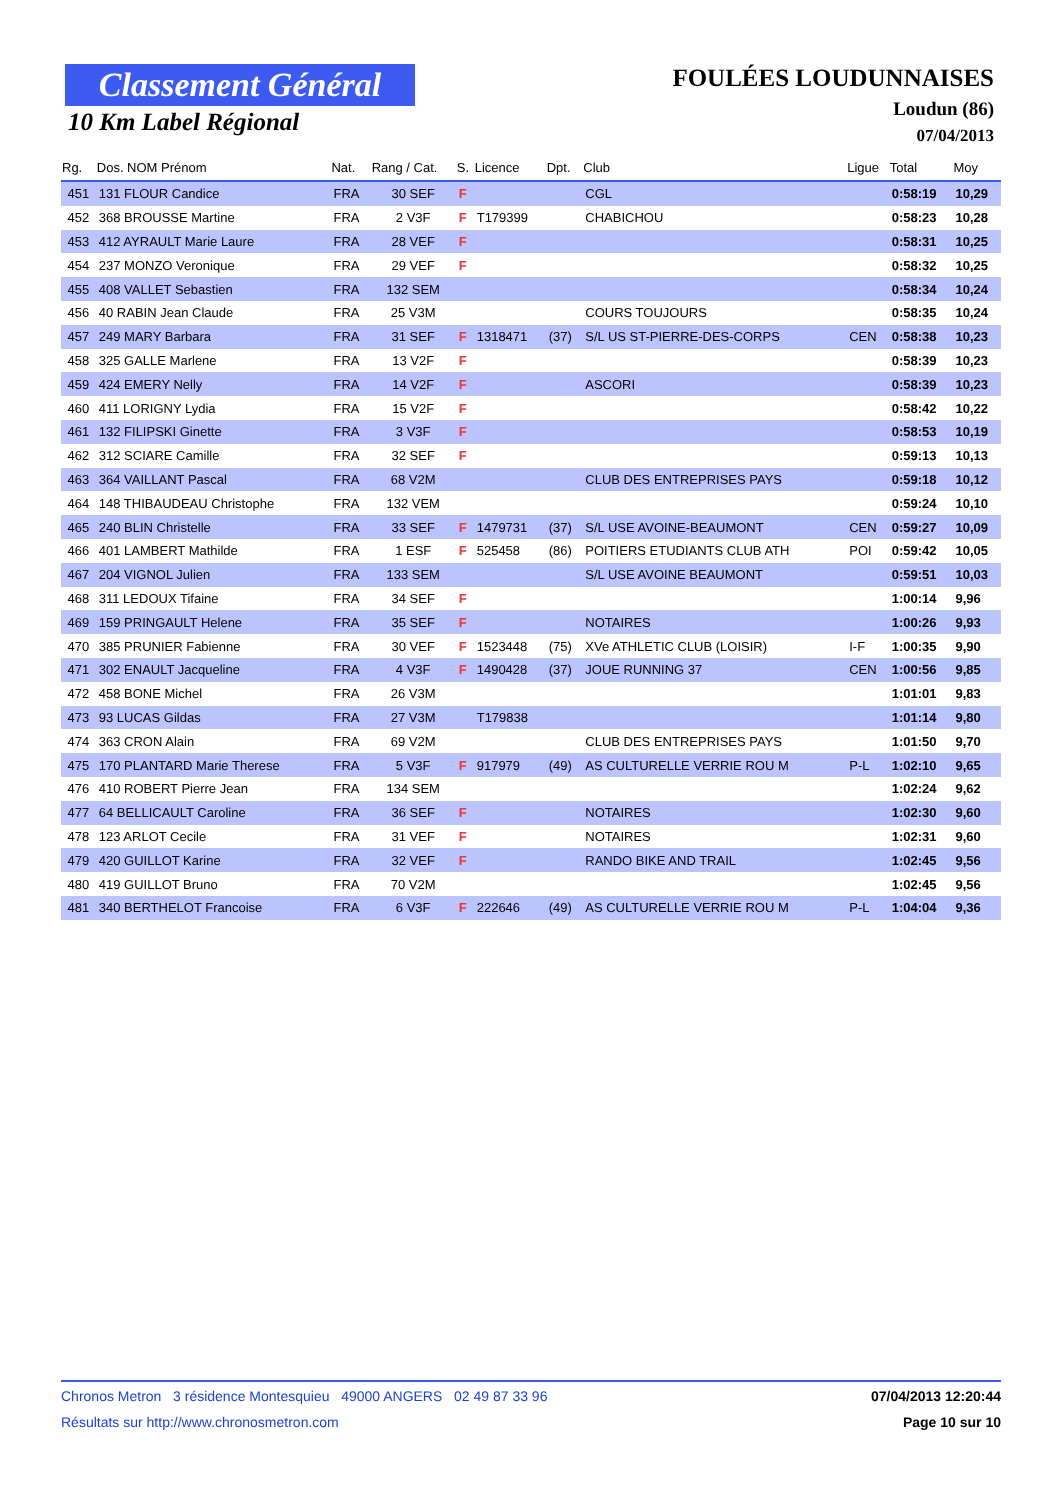Classement Général
10 Km Label Régional
FOULÉES LOUDUNNAISES
Loudun (86)
07/04/2013
| Rg. | Dos. NOM Prénom | Nat. | Rang / Cat. | S. | Licence | Dpt. | Club | Ligue | Total | Moy |
| --- | --- | --- | --- | --- | --- | --- | --- | --- | --- | --- |
| 451 | 131 FLOUR Candice | FRA | 30 SEF | F | | | CGL | | 0:58:19 | 10,29 |
| 452 | 368 BROUSSE Martine | FRA | 2 V3F | F | T179399 | | CHABICHOU | | 0:58:23 | 10,28 |
| 453 | 412 AYRAULT Marie Laure | FRA | 28 VEF | F | | | | | 0:58:31 | 10,25 |
| 454 | 237 MONZO Veronique | FRA | 29 VEF | F | | | | | 0:58:32 | 10,25 |
| 455 | 408 VALLET Sebastien | FRA | 132 SEM | | | | | | 0:58:34 | 10,24 |
| 456 | 40 RABIN Jean Claude | FRA | 25 V3M | | | | COURS TOUJOURS | | 0:58:35 | 10,24 |
| 457 | 249 MARY Barbara | FRA | 31 SEF | F | 1318471 | (37) | S/L US ST-PIERRE-DES-CORPS | CEN | 0:58:38 | 10,23 |
| 458 | 325 GALLE Marlene | FRA | 13 V2F | F | | | | | 0:58:39 | 10,23 |
| 459 | 424 EMERY Nelly | FRA | 14 V2F | F | | | ASCORI | | 0:58:39 | 10,23 |
| 460 | 411 LORIGNY Lydia | FRA | 15 V2F | F | | | | | 0:58:42 | 10,22 |
| 461 | 132 FILIPSKI Ginette | FRA | 3 V3F | F | | | | | 0:58:53 | 10,19 |
| 462 | 312 SCIARE Camille | FRA | 32 SEF | F | | | | | 0:59:13 | 10,13 |
| 463 | 364 VAILLANT Pascal | FRA | 68 V2M | | | | CLUB DES ENTREPRISES PAYS | | 0:59:18 | 10,12 |
| 464 | 148 THIBAUDEAU Christophe | FRA | 132 VEM | | | | | | 0:59:24 | 10,10 |
| 465 | 240 BLIN Christelle | FRA | 33 SEF | F | 1479731 | (37) | S/L USE AVOINE-BEAUMONT | CEN | 0:59:27 | 10,09 |
| 466 | 401 LAMBERT Mathilde | FRA | 1 ESF | F | 525458 | (86) | POITIERS ETUDIANTS CLUB ATH | POI | 0:59:42 | 10,05 |
| 467 | 204 VIGNOL Julien | FRA | 133 SEM | | | | S/L USE AVOINE BEAUMONT | | 0:59:51 | 10,03 |
| 468 | 311 LEDOUX Tifaine | FRA | 34 SEF | F | | | | | 1:00:14 | 9,96 |
| 469 | 159 PRINGAULT Helene | FRA | 35 SEF | F | | | NOTAIRES | | 1:00:26 | 9,93 |
| 470 | 385 PRUNIER Fabienne | FRA | 30 VEF | F | 1523448 | (75) | XVe ATHLETIC CLUB (LOISIR) | I-F | 1:00:35 | 9,90 |
| 471 | 302 ENAULT Jacqueline | FRA | 4 V3F | F | 1490428 | (37) | JOUE RUNNING 37 | CEN | 1:00:56 | 9,85 |
| 472 | 458 BONE Michel | FRA | 26 V3M | | | | | | 1:01:01 | 9,83 |
| 473 | 93 LUCAS Gildas | FRA | 27 V3M | | T179838 | | | | 1:01:14 | 9,80 |
| 474 | 363 CRON Alain | FRA | 69 V2M | | | | CLUB DES ENTREPRISES PAYS | | 1:01:50 | 9,70 |
| 475 | 170 PLANTARD Marie Therese | FRA | 5 V3F | F | 917979 | (49) | AS CULTURELLE VERRIE ROU M | P-L | 1:02:10 | 9,65 |
| 476 | 410 ROBERT Pierre Jean | FRA | 134 SEM | | | | | | 1:02:24 | 9,62 |
| 477 | 64 BELLICAULT Caroline | FRA | 36 SEF | F | | | NOTAIRES | | 1:02:30 | 9,60 |
| 478 | 123 ARLOT Cecile | FRA | 31 VEF | F | | | NOTAIRES | | 1:02:31 | 9,60 |
| 479 | 420 GUILLOT Karine | FRA | 32 VEF | F | | | RANDO BIKE AND TRAIL | | 1:02:45 | 9,56 |
| 480 | 419 GUILLOT Bruno | FRA | 70 V2M | | | | | | 1:02:45 | 9,56 |
| 481 | 340 BERTHELOT Francoise | FRA | 6 V3F | F | 222646 | (49) | AS CULTURELLE VERRIE ROU M | P-L | 1:04:04 | 9,36 |
Chronos Metron 3 résidence Montesquieu 49000 ANGERS 02 49 87 33 96 07/04/2013 12:20:44
Résultats sur http://www.chronosmetron.com Page 10 sur 10